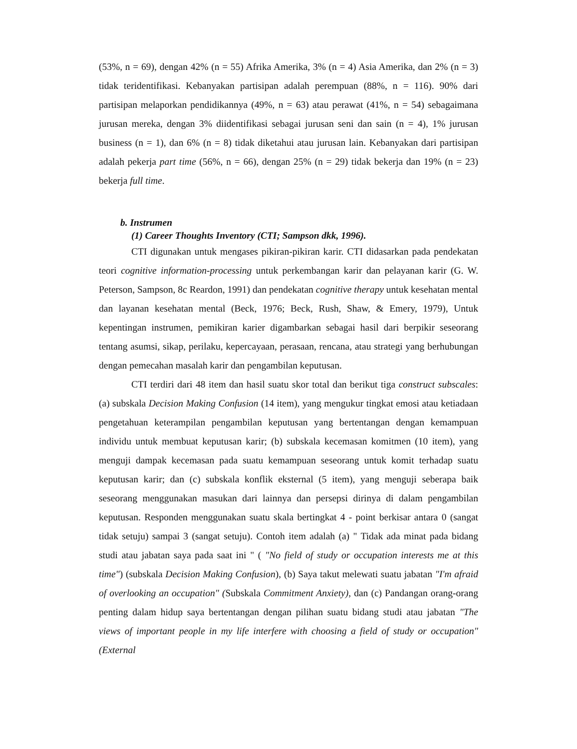(53%, n = 69), dengan 42% (n = 55) Afrika Amerika, 3% (n = 4) Asia Amerika, dan 2% (n = 3) tidak teridentifikasi. Kebanyakan partisipan adalah perempuan (88%, n = 116). 90% dari partisipan melaporkan pendidikannya (49%, n = 63) atau perawat (41%, n = 54) sebagaimana jurusan mereka, dengan 3% diidentifikasi sebagai jurusan seni dan sain (n = 4), 1% jurusan business (n = 1), dan 6% (n = 8) tidak diketahui atau jurusan lain. Kebanyakan dari partisipan adalah pekerja part time (56%, n = 66), dengan 25% (n = 29) tidak bekerja dan 19% (n = 23) bekerja full time.
b. Instrumen
(1) Career Thoughts Inventory (CTI; Sampson dkk, 1996).
CTI digunakan untuk mengases pikiran-pikiran karir. CTI didasarkan pada pendekatan teori cognitive information-processing untuk perkembangan karir dan pelayanan karir (G. W. Peterson, Sampson, 8c Reardon, 1991) dan pendekatan cognitive therapy untuk kesehatan mental dan layanan kesehatan mental (Beck, 1976; Beck, Rush, Shaw, & Emery, 1979), Untuk kepentingan instrumen, pemikiran karier digambarkan sebagai hasil dari berpikir seseorang tentang asumsi, sikap, perilaku, kepercayaan, perasaan, rencana, atau strategi yang berhubungan dengan pemecahan masalah karir dan pengambilan keputusan.
CTI terdiri dari 48 item dan hasil suatu skor total dan berikut tiga construct subscales: (a) subskala Decision Making Confusion (14 item), yang mengukur tingkat emosi atau ketiadaan pengetahuan keterampilan pengambilan keputusan yang bertentangan dengan kemampuan individu untuk membuat keputusan karir; (b) subskala kecemasan komitmen (10 item), yang menguji dampak kecemasan pada suatu kemampuan seseorang untuk komit terhadap suatu keputusan karir; dan (c) subskala konflik eksternal (5 item), yang menguji seberapa baik seseorang menggunakan masukan dari lainnya dan persepsi dirinya di dalam pengambilan keputusan. Responden menggunakan suatu skala bertingkat 4 - point berkisar antara 0 (sangat tidak setuju) sampai 3 (sangat setuju). Contoh item adalah (a) " Tidak ada minat pada bidang studi atau jabatan saya pada saat ini " ( "No field of study or occupation interests me at this time") (subskala Decision Making Confusion), (b) Saya takut melewati suatu jabatan "I'm afraid of overlooking an occupation" (Subskala Commitment Anxiety), dan (c) Pandangan orang-orang penting dalam hidup saya bertentangan dengan pilihan suatu bidang studi atau jabatan "The views of important people in my life interfere with choosing a field of study or occupation" (External